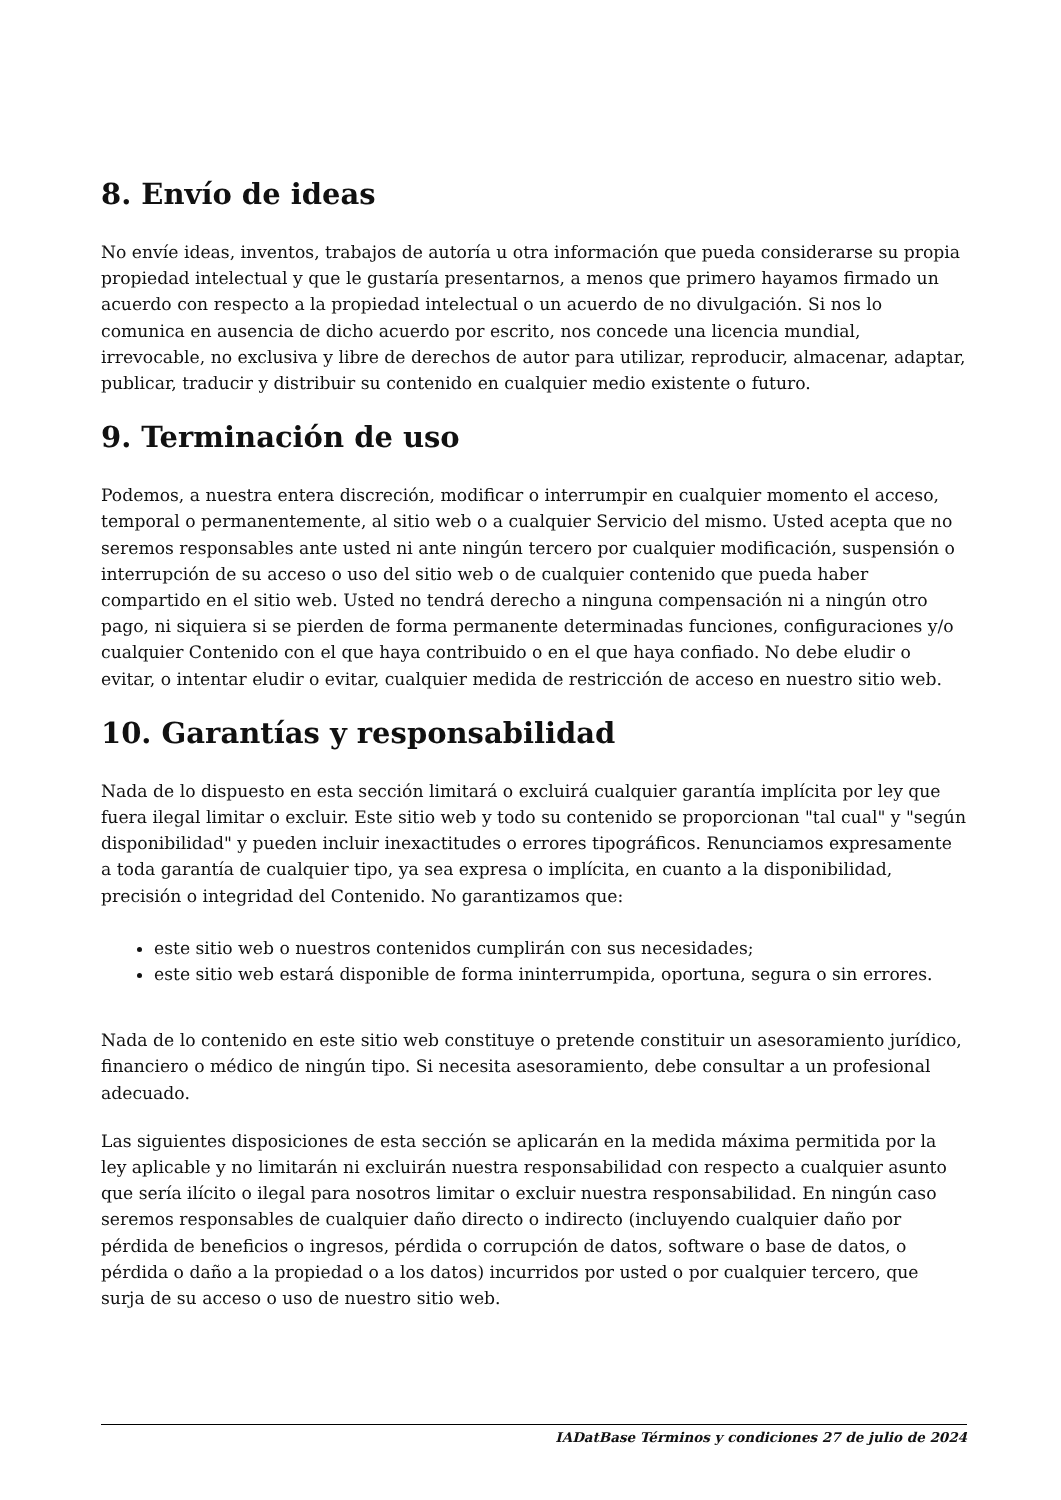8. Envío de ideas
No envíe ideas, inventos, trabajos de autoría u otra información que pueda considerarse su propia propiedad intelectual y que le gustaría presentarnos, a menos que primero hayamos firmado un acuerdo con respecto a la propiedad intelectual o un acuerdo de no divulgación. Si nos lo comunica en ausencia de dicho acuerdo por escrito, nos concede una licencia mundial, irrevocable, no exclusiva y libre de derechos de autor para utilizar, reproducir, almacenar, adaptar, publicar, traducir y distribuir su contenido en cualquier medio existente o futuro.
9. Terminación de uso
Podemos, a nuestra entera discreción, modificar o interrumpir en cualquier momento el acceso, temporal o permanentemente, al sitio web o a cualquier Servicio del mismo. Usted acepta que no seremos responsables ante usted ni ante ningún tercero por cualquier modificación, suspensión o interrupción de su acceso o uso del sitio web o de cualquier contenido que pueda haber compartido en el sitio web. Usted no tendrá derecho a ninguna compensación ni a ningún otro pago, ni siquiera si se pierden de forma permanente determinadas funciones, configuraciones y/o cualquier Contenido con el que haya contribuido o en el que haya confiado. No debe eludir o evitar, o intentar eludir o evitar, cualquier medida de restricción de acceso en nuestro sitio web.
10. Garantías y responsabilidad
Nada de lo dispuesto en esta sección limitará o excluirá cualquier garantía implícita por ley que fuera ilegal limitar o excluir. Este sitio web y todo su contenido se proporcionan "tal cual" y "según disponibilidad" y pueden incluir inexactitudes o errores tipográficos. Renunciamos expresamente a toda garantía de cualquier tipo, ya sea expresa o implícita, en cuanto a la disponibilidad, precisión o integridad del Contenido. No garantizamos que:
este sitio web o nuestros contenidos cumplirán con sus necesidades;
este sitio web estará disponible de forma ininterrumpida, oportuna, segura o sin errores.
Nada de lo contenido en este sitio web constituye o pretende constituir un asesoramiento jurídico, financiero o médico de ningún tipo. Si necesita asesoramiento, debe consultar a un profesional adecuado.
Las siguientes disposiciones de esta sección se aplicarán en la medida máxima permitida por la ley aplicable y no limitarán ni excluirán nuestra responsabilidad con respecto a cualquier asunto que sería ilícito o ilegal para nosotros limitar o excluir nuestra responsabilidad. En ningún caso seremos responsables de cualquier daño directo o indirecto (incluyendo cualquier daño por pérdida de beneficios o ingresos, pérdida o corrupción de datos, software o base de datos, o pérdida o daño a la propiedad o a los datos) incurridos por usted o por cualquier tercero, que surja de su acceso o uso de nuestro sitio web.
IADatBase Términos y condiciones 27 de julio de 2024